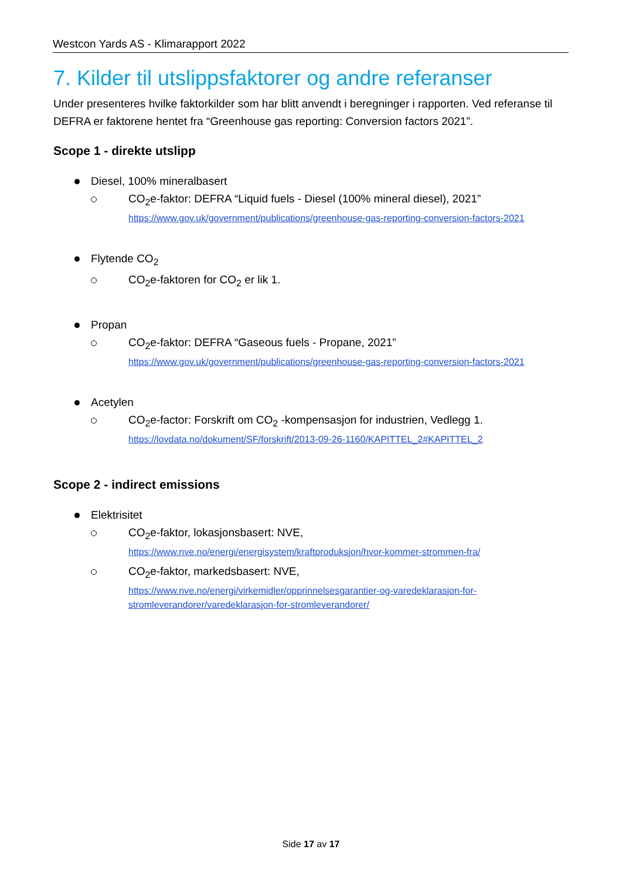Westcon Yards AS - Klimarapport 2022
7. Kilder til utslippsfaktorer og andre referanser
Under presenteres hvilke faktorkilder som har blitt anvendt i beregninger i rapporten. Ved referanse til DEFRA er faktorene hentet fra “Greenhouse gas reporting: Conversion factors 2021”.
Scope 1 - direkte utslipp
Diesel, 100% mineralbasert
CO<sub>2</sub>e-faktor: DEFRA “Liquid fuels - Diesel (100% mineral diesel), 2021”
https://www.gov.uk/government/publications/greenhouse-gas-reporting-conversion-factors-2021
Flytende CO<sub>2</sub>
CO<sub>2</sub>e-faktoren for CO<sub>2</sub> er lik 1.
Propan
CO<sub>2</sub>e-faktor: DEFRA “Gaseous fuels - Propane, 2021”
https://www.gov.uk/government/publications/greenhouse-gas-reporting-conversion-factors-2021
Acetylen
CO<sub>2</sub>e-factor: Forskrift om CO<sub>2</sub> -kompensasjon for industrien, Vedlegg 1.
https://lovdata.no/dokument/SF/forskrift/2013-09-26-1160/KAPITTEL_2#KAPITTEL_2
Scope 2 - indirect emissions
Elektrisitet
CO<sub>2</sub>e-faktor, lokasjonsbasert: NVE,
https://www.nve.no/energi/energisystem/kraftproduksjon/hvor-kommer-strommen-fra/
CO<sub>2</sub>e-faktor, markedsbasert: NVE,
https://www.nve.no/energi/virkemidler/opprinnelsesgarantier-og-varedeklarasjon-for-stromleverandorer/varedeklarasjon-for-stromleverandorer/
Side 17 av 17